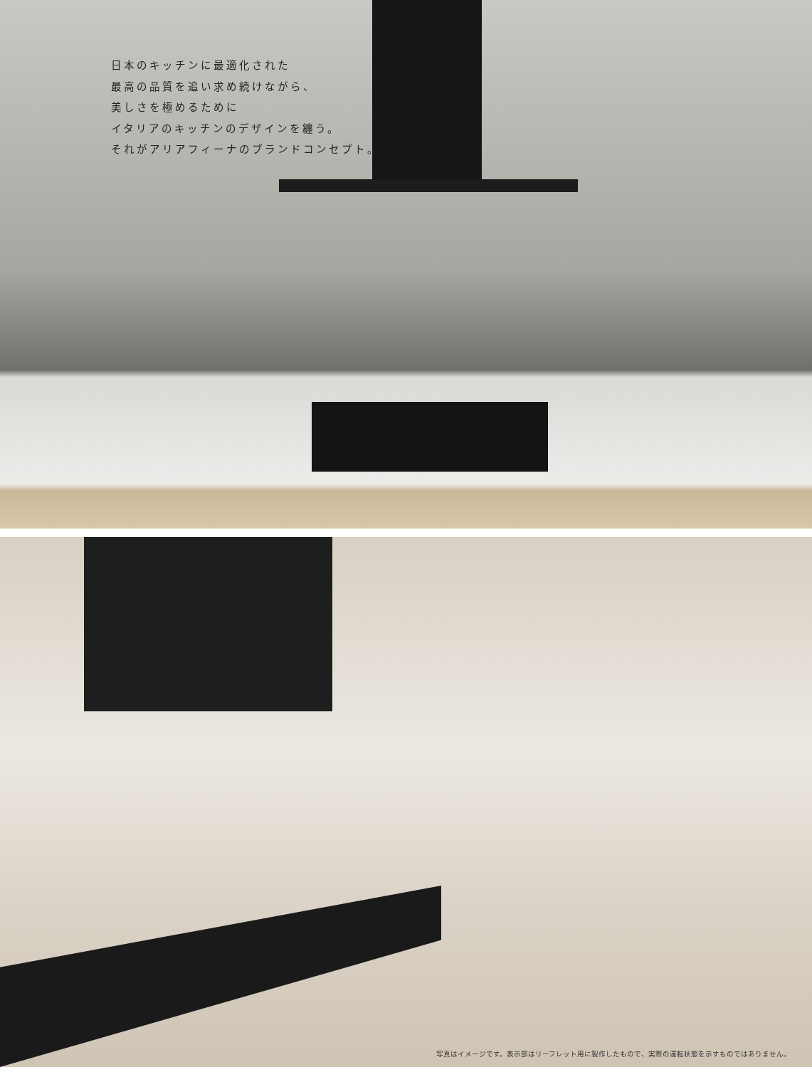日本のキッチンに最適化された
最高の品質を追い求め続けながら、
美しさを極めるために
イタリアのキッチンのデザインを纏う。
それがアリアフィーナのブランドコンセプト。
写真はイメージです。表示部はリーフレット用に製作したもので、実際の運転状態を示すものではありません。